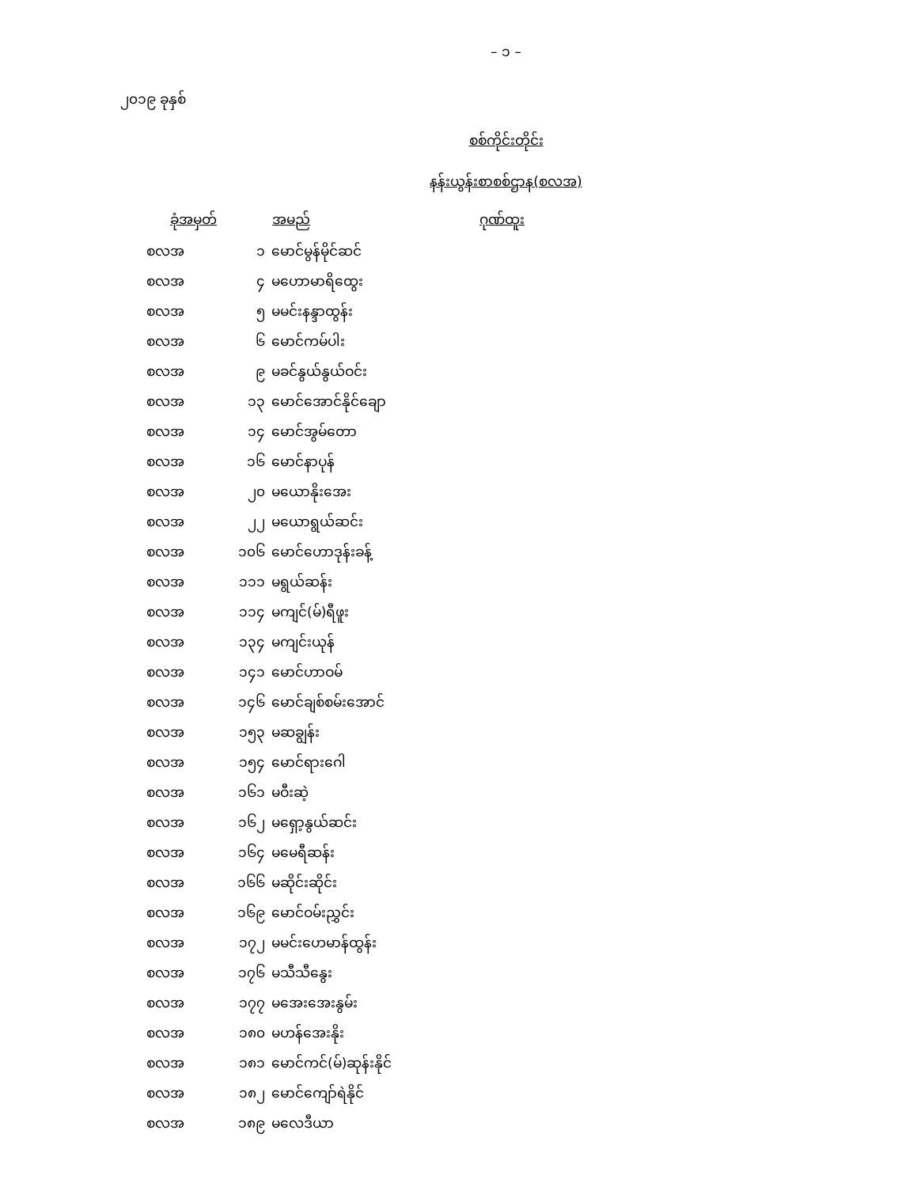– ၁ –
၂၀၁၉ ခုနှစ်
စစ်ကိုင်းတိုင်း
နန်းယွန်းစာစစ်ဌာန(စလအ)
| ခုံအမှတ် | | အမည် | ဂုဏ်ထူး |
| --- | --- | --- | --- |
| စလအ | ၁ | မောင်မွန်မိုင်ဆင် | |
| စလအ | ၄ | မဟောမာရိထွေး | |
| စလအ | ၅ | မမင်းနန္ဒာထွန်း | |
| စလအ | ၆ | မောင်ကမ်ပါး | |
| စလအ | ၉ | မခင်နွယ်နွယ်ဝင်း | |
| စလအ | ၁၃ | မောင်အောင်နိုင်ချော | |
| စလအ | ၁၄ | မောင်အွမ်တော | |
| စလအ | ၁၆ | မောင်နာပုန် | |
| စလအ | ၂၀ | မယောနိုးအေး | |
| စလအ | ၂၂ | မယောရွယ်ဆင်း | |
| စလအ | ၁၀၆ | မောင်ဟောဒုန်းခန့် | |
| စလအ | ၁၁၁ | မရွယ်ဆန်း | |
| စလအ | ၁၁၄ | မကျင်(မ်)ရီဖူး | |
| စလအ | ၁၃၄ | မကျင်းယုန် | |
| စလအ | ၁၄၁ | မောင်ဟာဝမ် | |
| စလအ | ၁၄၆ | မောင်ချစ်စမ်းအောင် | |
| စလအ | ၁၅၃ | မဆချွန်း | |
| စလအ | ၁၅၄ | မောင်ရားဂေါ | |
| စလအ | ၁၆၁ | မဝီးဆဲ့ | |
| စလအ | ၁၆၂ | မရှော့နွယ်ဆင်း | |
| စလအ | ၁၆၄ | မမေရီဆန်း | |
| စလအ | ၁၆၆ | မဆိုင်းဆိုင်း | |
| စလအ | ၁၆၉ | မောင်ဝမ်းညွှင်း | |
| စလအ | ၁၇၂ | မမင်းဟေမာန်ထွန်း | |
| စလအ | ၁၇၆ | မသီသီနွေး | |
| စလအ | ၁၇၇ | မအေးအေးနွမ်း | |
| စလအ | ၁၈၀ | မဟန်အေးနိုး | |
| စလအ | ၁၈၁ | မောင်ကင်(မ်)ဆုန်းနိုင် | |
| စလအ | ၁၈၂ | မောင်ကျော်ရဲနိုင် | |
| စလအ | ၁၈၉ | မလေဒီယာ | |